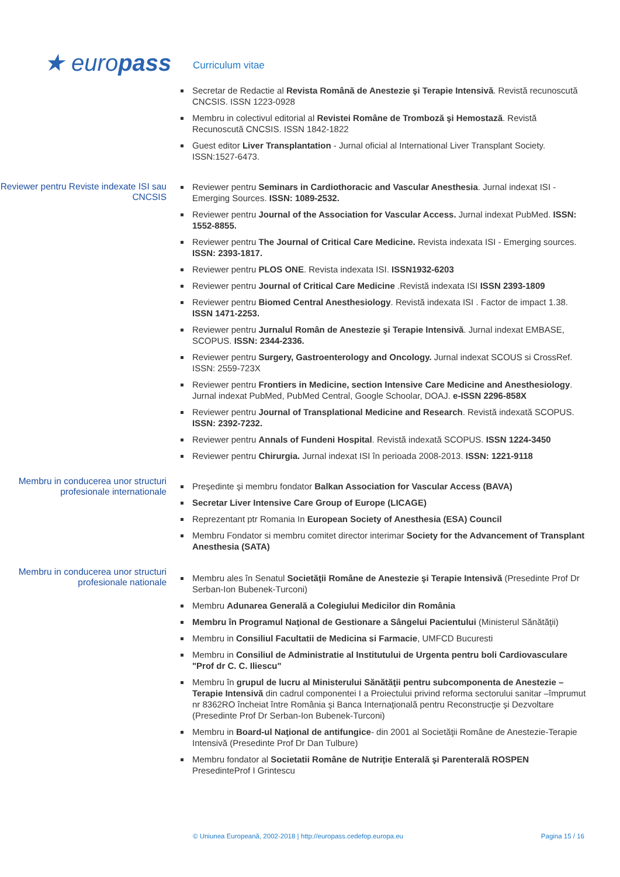★ europass
Curriculum vitae
Secretar de Redactie al Revista Română de Anestezie şi Terapie Intensivă. Revistă recunoscută CNCSIS. ISSN 1223-0928
Membru in colectivul editorial al Revistei Române de Tromboză şi Hemostază. Revistă Recunoscută CNCSIS. ISSN 1842-1822
Guest editor Liver Transplantation - Jurnal oficial al International Liver Transplant Society. ISSN:1527-6473.
Reviewer pentru Reviste indexate ISI sau CNCSIS
Reviewer pentru Seminars in Cardiothoracic and Vascular Anesthesia. Jurnal indexat ISI -Emerging Sources. ISSN: 1089-2532.
Reviewer pentru Journal of the Association for Vascular Access. Jurnal indexat PubMed. ISSN: 1552-8855.
Reviewer pentru The Journal of Critical Care Medicine. Revista indexata ISI - Emerging sources. ISSN: 2393-1817.
Reviewer pentru PLOS ONE. Revista indexata ISI. ISSN1932-6203
Reviewer pentru Journal of Critical Care Medicine .Revistă indexata ISI ISSN 2393-1809
Reviewer pentru Biomed Central Anesthesiology. Revistă indexata ISI . Factor de impact 1.38. ISSN 1471-2253.
Reviewer pentru Jurnalul Român de Anestezie şi Terapie Intensivă. Jurnal indexat EMBASE, SCOPUS. ISSN: 2344-2336.
Reviewer pentru Surgery, Gastroenterology and Oncology. Jurnal indexat SCOUS si CrossRef. ISSN: 2559-723X
Reviewer pentru Frontiers in Medicine, section Intensive Care Medicine and Anesthesiology. Jurnal indexat PubMed, PubMed Central, Google Schoolar, DOAJ. e-ISSN 2296-858X
Reviewer pentru Journal of Transplational Medicine and Research. Revistă indexată SCOPUS. ISSN: 2392-7232.
Reviewer pentru Annals of Fundeni Hospital. Revistă indexată SCOPUS. ISSN 1224-3450
Reviewer pentru Chirurgia. Jurnal indexat ISI în perioada 2008-2013. ISSN: 1221-9118
Membru in conducerea unor structuri profesionale internationale
Preşedinte şi membru fondator Balkan Association for Vascular Access (BAVA)
Secretar Liver Intensive Care Group of Europe (LICAGE)
Reprezentant ptr Romania In European Society of Anesthesia (ESA) Council
Membru Fondator si membru comitet director interimar Society for the Advancement of Transplant Anesthesia (SATA)
Membru in conducerea unor structuri profesionale nationale
Membru ales în Senatul Societăţii Române de Anestezie şi Terapie Intensivă (Presedinte Prof Dr Serban-Ion Bubenek-Turconi)
Membru Adunarea Generală a Colegiului Medicilor din România
Membru în Programul Naţional de Gestionare a Sângelui Pacientului (Ministerul Sănătăţii)
Membru in Consiliul Facultatii de Medicina si Farmacie, UMFCD Bucuresti
Membru in Consiliul de Administratie al Institutului de Urgenta pentru boli Cardiovasculare "Prof dr C. C. Iliescu"
Membru în grupul de lucru al Ministerului Sănătăţii pentru subcomponenta de Anestezie –Terapie Intensivă din cadrul componentei I a Proiectului privind reforma sectorului sanitar –împrumut nr 8362RO încheiat între România şi Banca Internaţională pentru Reconstrucţie şi Dezvoltare (Presedinte Prof Dr Serban-Ion Bubenek-Turconi)
Membru in Board-ul Naţional de antifungice- din 2001 al Societăţii Române de Anestezie-Terapie Intensivă (Presedinte Prof Dr Dan Tulbure)
Membru fondator al Societatii Române de Nutriţie Enterală şi Parenterală ROSPEN PresedinteProf I Grintescu
© Uniunea Europeană, 2002-2018 | http://europass.cedefop.europa.eu Pagina 15 / 16